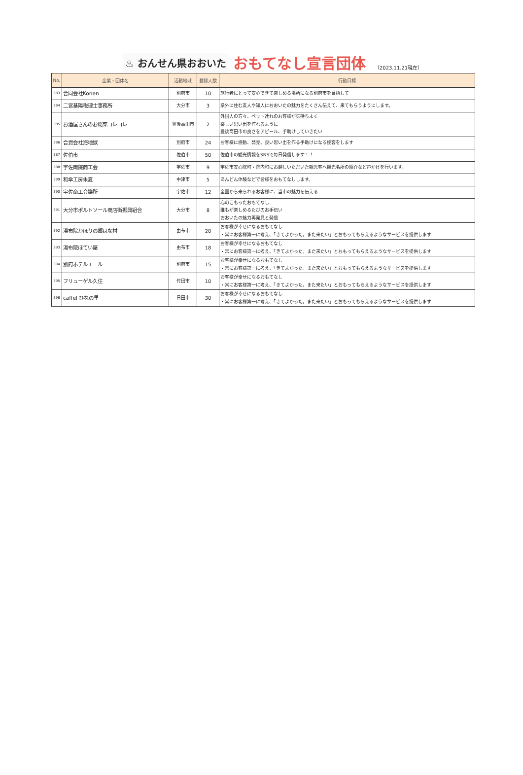♨ おんせん県おおいた おもてなし宣言団体 （2023.11.21現在）
| No. | 企業・団体名 | 活動地域 | 登録人数 | 行動目標 |
| --- | --- | --- | --- | --- |
| 383 | 合同会社Konen | 別府市 | 10 | 旅行者にとって安心できて楽しめる場所になる別府市を目指して |
| 384 | 二宮基陽税理士事務所 | 大分市 | 3 | 県外に住む友人や知人におおいたの魅力をたくさん伝えて、来てもらうようにします。 |
| 385 | お酒屋さんのお総菜コレコレ | 豊後高田市 | 2 | 外国人の方々、ペット連れのお客様が気持ちよく 楽しい思い出を作れるように 豊後高田市の良さをアピール、手助けしていきたい |
| 386 | 合資会社海地獄 | 別府市 | 24 | お客様に感動、発見、良い思い出を作る手助けになる接客をします |
| 387 | 佐伯市 | 佐伯市 | 50 | 佐伯市の観光情報をSNSで毎日発信します！！ |
| 388 | 宇佐両院商工会 | 宇佐市 | 9 | 宇佐市安心院町・院内町にお越しいただいた観光客へ観光名所の紹介など声かけを行います。 |
| 389 | 和傘工房朱夏 | 中津市 | 5 | あんどん体験などで皆様をおもてなしします。 |
| 390 | 宇佐商工会議所 | 宇佐市 | 12 | 全国から来られるお客様に、当市の魅力を伝える |
| 391 | 大分市ポルトソール商店街振興組合 | 大分市 | 8 | 心のこもったおもてなし 誰もが楽しめるたびのお手伝い おおいたの魅力再発見と発信 |
| 392 | 湯布院かほりの郷はな村 | 由布市 | 20 | お客様が幸せになるおもてなし ・常にお客様第一に考え、「きてよかった。また来たい」とおもってもらえるようなサービスを提供します |
| 393 | 湯布院ほてい屋 | 由布市 | 18 | お客様が幸せになるおもてなし ・常にお客様第一に考え、「きてよかった。また来たい」とおもってもらえるようなサービスを提供します |
| 394 | 別府ホテルエール | 別府市 | 15 | お客様が幸せになるおもてなし ・常にお客様第一に考え、「きてよかった。また来たい」とおもってもらえるようなサービスを提供します |
| 395 | フリューゲル久住 | 竹田市 | 10 | お客様が幸せになるおもてなし ・常にお客様第一に考え、「きてよかった。また来たい」とおもってもらえるようなサービスを提供します |
| 396 | caffel ひなの里 | 日田市 | 30 | お客様が幸せになるおもてなし ・常にお客様第一に考え、「きてよかった。また来たい」とおもってもらえるようなサービスを提供します |